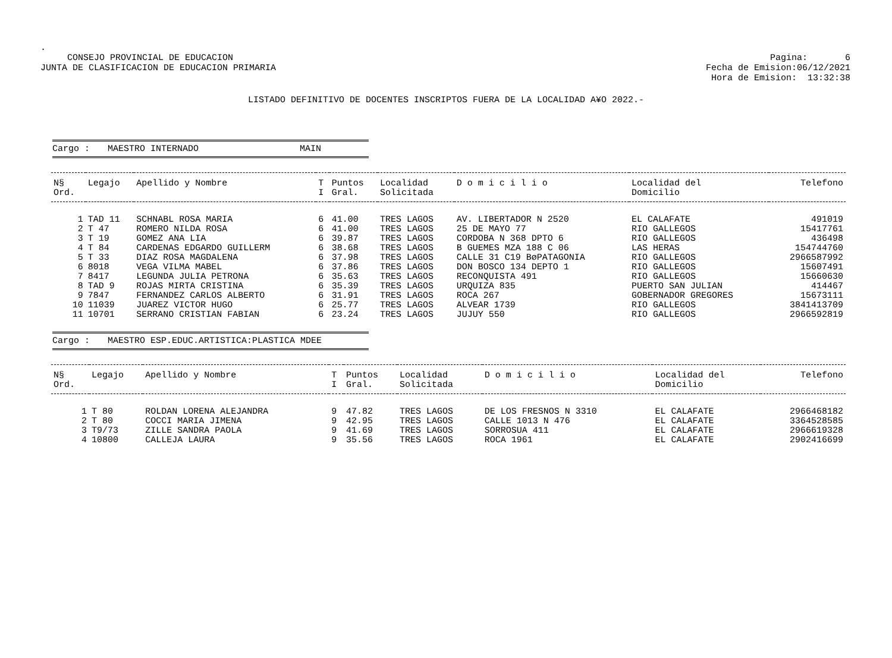.
CONSEJO PROVINCIAL DE EDUCACION
JUNTA DE CLASIFICACION DE EDUCACION PRIMARIA
Pagina: 6
Fecha de Emision:06/12/2021
Hora de Emision: 13:32:38
LISTADO DEFINITIVO DE DOCENTES INSCRIPTOS FUERA DE LA LOCALIDAD A¥O 2022.-
Cargo : MAESTRO INTERNADO MAIN
| N§ Ord. | Legajo | Apellido y Nombre | T I | Puntos Gral. | Localidad Solicitada | D o m i c i l i o | Localidad del Domicilio | Telefono |
| --- | --- | --- | --- | --- | --- | --- | --- | --- |
| 1 | TAD 11 | SCHNABL ROSA MARIA | 6 | 41.00 | TRES LAGOS | AV. LIBERTADOR N 2520 | EL CALAFATE | 491019 |
| 2 | T 47 | ROMERO NILDA ROSA | 6 | 41.00 | TRES LAGOS | 25 DE MAYO 77 | RIO GALLEGOS | 15417761 |
| 3 | T 19 | GOMEZ ANA LIA | 6 | 39.87 | TRES LAGOS | CORDOBA N 368 DPTO 6 | RIO GALLEGOS | 436498 |
| 4 | T 84 | CARDENAS EDGARDO GUILLERM | 6 | 38.68 | TRES LAGOS | B GUEMES MZA 188 C 06 | LAS HERAS | 154744760 |
| 5 | T 33 | DIAZ ROSA MAGDALENA | 6 | 37.98 | TRES LAGOS | CALLE 31 C19 BøPATAGONIA | RIO GALLEGOS | 2966587992 |
| 6 | 8018 | VEGA VILMA MABEL | 6 | 37.86 | TRES LAGOS | DON BOSCO 134 DEPTO 1 | RIO GALLEGOS | 15607491 |
| 7 | 8417 | LEGUNDA JULIA PETRONA | 6 | 35.63 | TRES LAGOS | RECONQUISTA 491 | RIO GALLEGOS | 15660630 |
| 8 | TAD 9 | ROJAS MIRTA CRISTINA | 6 | 35.39 | TRES LAGOS | URQUIZA 835 | PUERTO SAN JULIAN | 414467 |
| 9 | 7847 | FERNANDEZ CARLOS ALBERTO | 6 | 31.91 | TRES LAGOS | ROCA 267 | GOBERNADOR GREGORES | 15673111 |
| 10 | 11039 | JUAREZ VICTOR HUGO | 6 | 25.77 | TRES LAGOS | ALVEAR 1739 | RIO GALLEGOS | 3841413709 |
| 11 | 10701 | SERRANO CRISTIAN FABIAN | 6 | 23.24 | TRES LAGOS | JUJUY 550 | RIO GALLEGOS | 2966592819 |
Cargo : MAESTRO ESP.EDUC.ARTISTICA:PLASTICA MDEE
| N§ Ord. | Legajo | Apellido y Nombre | T I | Puntos Gral. | Localidad Solicitada | D o m i c i l i o | Localidad del Domicilio | Telefono |
| --- | --- | --- | --- | --- | --- | --- | --- | --- |
| 1 | T 80 | ROLDAN LORENA ALEJANDRA | 9 | 47.82 | TRES LAGOS | DE LOS FRESNOS N 3310 | EL CALAFATE | 2966468182 |
| 2 | T 80 | COCCI MARIA JIMENA | 9 | 42.95 | TRES LAGOS | CALLE 1013 N 476 | EL CALAFATE | 3364528585 |
| 3 | T9/73 | ZILLE SANDRA PAOLA | 9 | 41.69 | TRES LAGOS | SORROSUA 411 | EL CALAFATE | 2966619328 |
| 4 | 10800 | CALLEJA LAURA | 9 | 35.56 | TRES LAGOS | ROCA 1961 | EL CALAFATE | 2902416699 |